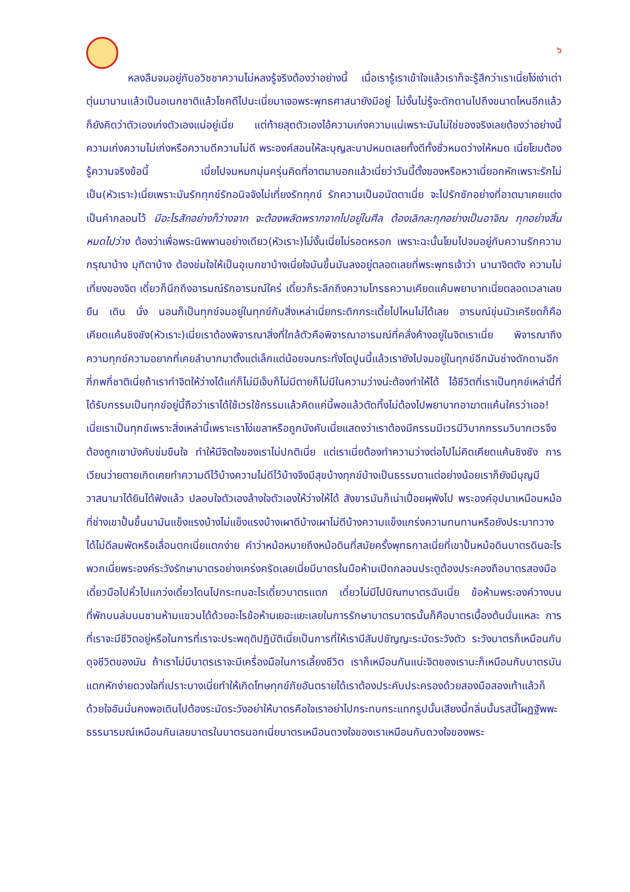๖
หลงลืมจมอยู่กับอวิชชาความไม่หลงรู้จริงต้องว่าอย่างนี้ เมื่อเรารู้เราเข้าใจแล้วเราก็จะรู้สึกว่าเราเนี่ยโง่เง่าเต่าตุ่นมานานแล้วเป็นอเนกชาติแล้วโชคดีไปนะเนี่ยมาเจอพระพุทธศาสนายังมีอยู่ ไม่งั้นไม่รู้จะดักดานไปถึงขนาดไหนอีกแล้วก็ยังคิดว่าตัวเองเก่งตัวเองแน่อยู่เนี่ย แต่ท้ายสุดตัวเองไอ้ความเก่งความแน่เพราะมันไม่ใช่ของจริงเลยต้องว่าอย่างนี้ ความเก่งความไม่เก่งหรือความดีความไม่ดี พระองค์สอนให้ละบุญละบาปหมดเลยทั้งดีทั้งชั่วหมดว่างให้หมด เนี่ยโยมต้องรู้ความจริงข้อนี้ เนี่ยไปจมหมกมุ่นครุ่นคิดที่อาตมาบอกแล้วเนี่ยว่าวันนี้ตั้งของหรือหวาเนี่ยอกหักเพราะรักไม่เป็น(หัวเราะ)เนี่ยเพราะมันรักทุกข์รักอนิจจังไม่เที่ยงรักทุกข์ รักความเป็นอนัตตาเนี่ย จะไปรักซักอย่างที่อาตมาเคยแต่งเป็นคำกลอนไว้ มีอะไรสักอย่างก็ว่างจาก จะต้องพลัดพรากจากไปอยู่ในศีล ต้องเลิกละทุกอย่างเป็นอาจิณ ทุกอย่างสิ้นหมดไปว่าง ต้องว่าเพื่อพระนิพพานอย่างเดียว(หัวเราะ)ไม่งั้นเนี่ยไม่รอดหรอก เพราะฉะนั้นโยมไปจมอยู่กับความรักความกรุณาบ้าง มุทิตาบ้าง ต้องข่มใจให้เป็นอุเบกขาบ้างเนี่ยใจมันขึ้นมันลงอยู่ตลอดเลยที่พระพุทธเจ้าว่า นานาจิตตัง ความไม่เที่ยงของจิต เดี๋ยวก็นึกถึงอารมณ์รักอารมณ์ใคร่ เดี๋ยวก็ระลึกถึงความโกรธความเคียดแค้นพยาบาทเนี่ยตลอดเวลาเลยยืน เดิน นั่ง นอนก็เป็นทุกข์จมอยู่ในทุกข์กับสิ่งเหล่าเนี่ยกระดิกกระเดี้ยไปไหนไม่ได้เลย อารมณ์ขุ่นมัวเครียดก็คือเคียดแค้นชิงชัง(หัวเราะ)เนี่ยเราต้องพิจารณาสิ่งที่ใกล้ตัวคือพิจารณาอารมณ์ที่คลั่งค้างอยู่ในจิตเราเนี่ย พิจารณาถึงความทุกข์ความอยากที่เคยลำบากมาตั้งแต่เล็กแต่น้อยจนกระทั่งโตปูนนี้แล้วเรายังไปจมอยู่ในทุกข์อีกมันช่างดักดานอีกกี่ภพกี่ชาติเนี่ยถ้าเราทำจิตให้ว่างได้แก่ก็ไม่มีเจ็บก็ไม่มีตายก็ไม่มีในความว่างน่ะต้องทำให้ได้ ไอ้ชีวิตที่เราเป็นทุกข์เหล่านี้ที่ได้รับกรรมเป็นทุกข์อยู่นี้ถือว่าเราได้ใช้เวรใช้กรรมแล้วคิดแค่นี้พอแล้วตัดทิ้งไม่ต้องไปพยาบาทอาฆาตแค้นใครว่าเออ! เนี่ยเราเป็นทุกข์เพราะสิ่งเหล่านี้เพราะเราโง่เขลาหรือถูกบังคับเนี่ยแสดงว่าเราต้องมีกรรมมีเวรมีวิบากกรรมวิบากเวรจึงต้องถูกเขาบังคับข่มขืนใจ ทำให้มีจิตใจของเราไม่ปกติเนี่ย แต่เราเนี่ยต้องทำความว่างต่อไปไม่คิดเคียดแค้นชิงชัง การเวียนว่ายตายเกิดเคยทำความดีไว้บ้างความไม่ดีไว้บ้างจึงมีสุขบ้างทุกข์บ้างเป็นธรรมดาแต่อย่างน้อยเราก็ยังมีบุญมีวาสนามาได้ยินได้ฟังแล้ว ปลอบใจตัวเองล้างใจตัวเองให้ว่างให้ได้ สังขารมันก็เน่าเปื่อยผุพังไป พระองค์อุปมาเหมือนหม้อที่ช่างเขาปั้นขึ้นมามันแข็งแรงบ้างไม่แข็งแรงบ้างเผาดีบ้างเผาไม่ดีบ้างความแข็งแกร่งความทนทานหรือยังประมาทวางได้ไม่ดีลมพัดหรือเลื่อนตกเนี่ยแตกง่าย คำว่าหม้อหมายถึงหม้อดินที่สมัยครั้งพุทธกาลเนี่ยที่เขาปั้นหม้อดินบาตรดินอะไรพวกเนี่ยพระองค์ระวังรักษาบาตรอย่างเคร่งครัดเลยเนี่ยมีบาตรในมือห้ามเปิดกลอนประตูต้องประคองถือบาตรสองมือเดี๋ยวมือไปหิ้วไปแกว่งเดี๋ยวโดนไปกระทบอะไรเดี๋ยวบาตรแตก เดี๋ยวไม่มีไปบิณฑบาตรฉันเนี่ย ข้อห้ามพระองค์วางบนที่พักบนล่มบนชานห้ามแขวนได้ด้วยอะไรข้อห้ามเยอะแยะเลยในการรักษาบาตรบาตรนั้นก็คือบาตรเบื้องต้นนั่นแหละ การที่เราจะมีชีวิตอยู่หรือในการที่เราจะประพฤติปฏิบัติเนี่ยเป็นการที่ให้เรามีสัมปชัญญะระมัดระวังตัว ระวังบาตรก็เหมือนกับดุจชีวิตของมัน ถ้าเราไม่มีบาตรเราจะมีเครื่องมือในการเลี้ยงชีวิต เราก็เหมือนกันแน่ะจิตของเรานะก็เหมือนกับบาตรมันแตกหักง่ายดวงใจที่เปราะบางเนี่ยทำให้เกิดโทษทุกข์ภัยอันตรายได้เราต้องประคับประครองด้วยสองมือสองเท้าแล้วก็ด้วยใจอันมั่นคงพอเดินไปต้องระมัดระวังอย่าให้บาตรคือใจเราอย่าไปกระทบกระแทกรูปนั้นเสียงนี้กลิ่นนั้นรสนี้โผฏฐัพพะธรรมารมณ์เหมือนกันเลยบาตรในบาตรนอกเนี่ยบาตรเหมือนดวงใจของเราเหมือนกับดวงใจของพระ